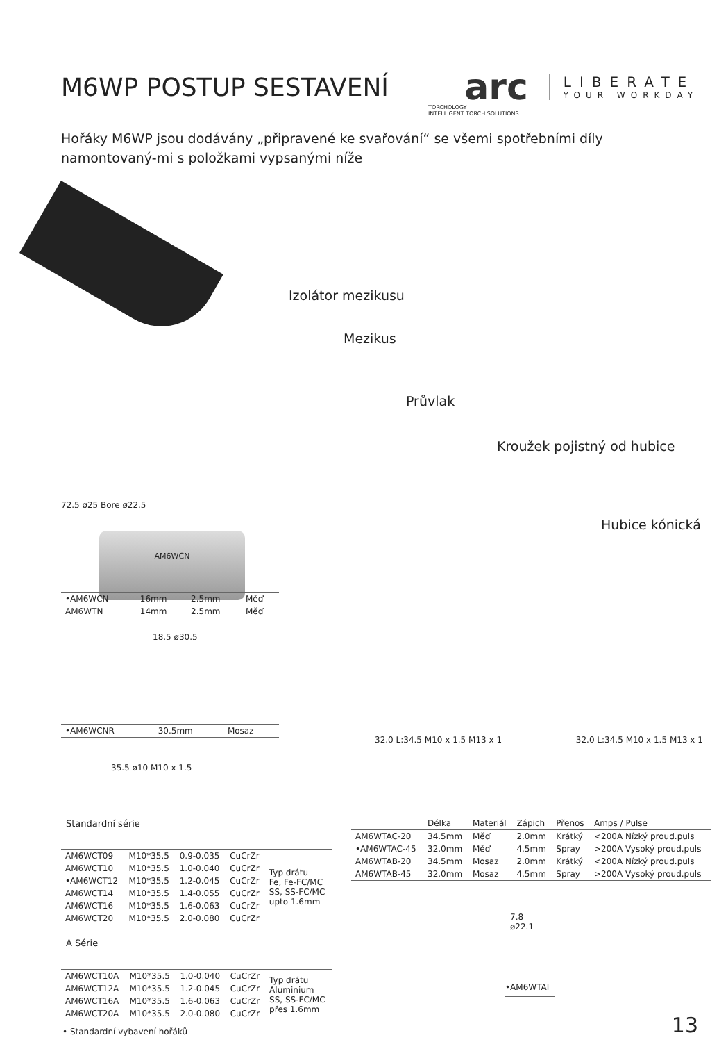M6WP POSTUP SESTAVENÍ
arc
LIBERATE
YOUR WORKDAY
TORCHOLOGY
INTELLIGENT TORCH SOLUTIONS
Hořáky M6WP jsou dodávány „připravené ke svařování“ se všemi spotřebními díly namontovaný-mi s položkami vypsanými níže
Izolátor mezikusu
Mezikus
Průvlak
Kroužek pojistný od hubice
Hubice kónická
72.5 ø25 Bore ø22.5
AM6WCN
| •AM6WCN | 16mm | 2.5mm | Měď |
| AM6WTN | 14mm | 2.5mm | Měď |
18.5 ø30.5
| •AM6WCNR | 30.5mm | Mosaz |
35.5 ø10 M10 x 1.5
Standardní série
| AM6WCT09 | M10*35.5 | 0.9-0.035 | CuCrZr | Typ drátu Fe, Fe-FC/MC SS, SS-FC/MC upto 1.6mm |
| AM6WCT10 | M10*35.5 | 1.0-0.040 | CuCrZr | |
| •AM6WCT12 | M10*35.5 | 1.2-0.045 | CuCrZr | |
| AM6WCT14 | M10*35.5 | 1.4-0.055 | CuCrZr | |
| AM6WCT16 | M10*35.5 | 1.6-0.063 | CuCrZr | |
| AM6WCT20 | M10*35.5 | 2.0-0.080 | CuCrZr | |
A Série
| AM6WCT10A | M10*35.5 | 1.0-0.040 | CuCrZr | Typ drátu Aluminium SS, SS-FC/MC přes 1.6mm |
| AM6WCT12A | M10*35.5 | 1.2-0.045 | CuCrZr | |
| AM6WCT16A | M10*35.5 | 1.6-0.063 | CuCrZr | |
| AM6WCT20A | M10*35.5 | 2.0-0.080 | CuCrZr | |
• Standardní vybavení hořáků
32.0 L:34.5 M10 x 1.5 M13 x 1 32.0 L:34.5 M10 x 1.5 M13 x 1
| | Délka | Materiál | Zápich | Přenos | Amps / Pulse |
| --- | --- | --- | --- | --- | --- |
| AM6WTAC-20 | 34.5mm | Měď | 2.0mm | Krátký | <200A Nízký proud.puls |
| •AM6WTAC-45 | 32.0mm | Měď | 4.5mm | Spray | >200A Vysoký proud.puls |
| AM6WTAB-20 | 34.5mm | Mosaz | 2.0mm | Krátký | <200A Nízký proud.puls |
| AM6WTAB-45 | 32.0mm | Mosaz | 4.5mm | Spray | >200A Vysoký proud.puls |
7.8
ø22.1
•AM6WTAI
13